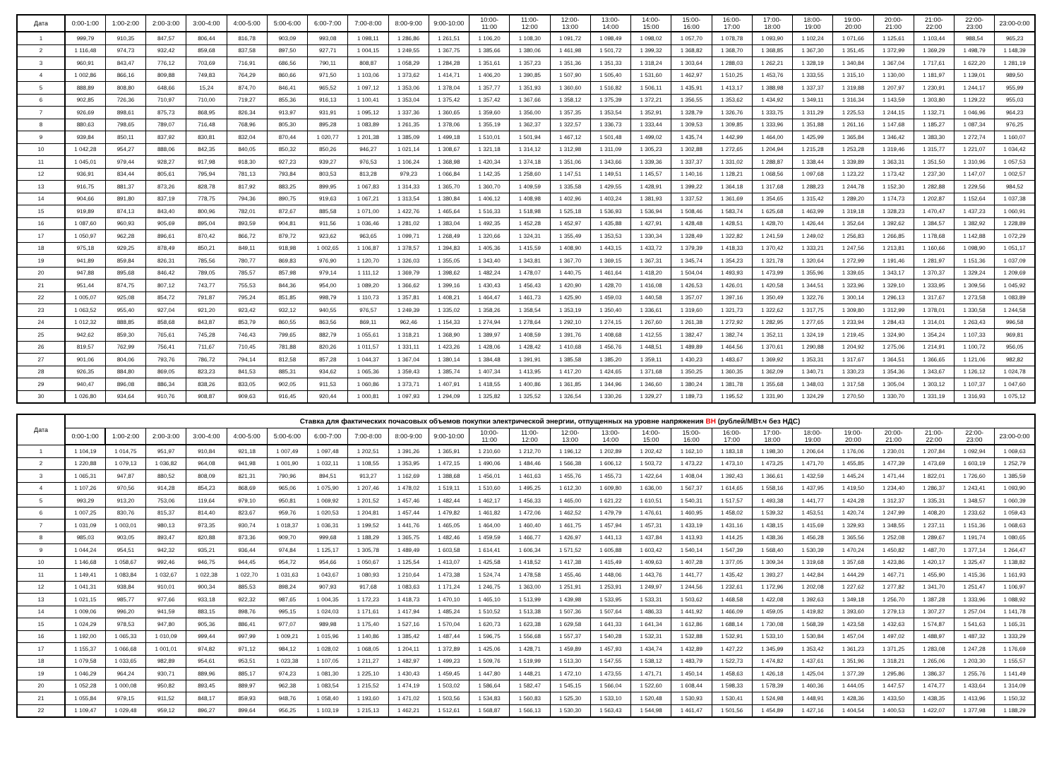| Дата | 0:00-1:00 | 1:00-2:00 | 2:00-3:00 | 3:00-4:00 | 4:00-5:00 | 5:00-6:00 | 6:00-7:00 | 7:00-8:00 | 8:00-9:00 | 9:00-10:00 | 10:00- 11:00 | 11:00- 12:00 | 12:00- 13:00 | 13:00- 14:00 | 14:00- 15:00 | 15:00- 16:00 | 16:00- 17:00 | 17:00- 18:00 | 18:00- 19:00 | 19:00- 20:00 | 20:00- 21:00 | 21:00- 22:00 | 22:00- 23:00 | 23:00-0:00 |
| --- | --- | --- | --- | --- | --- | --- | --- | --- | --- | --- | --- | --- | --- | --- | --- | --- | --- | --- | --- | --- | --- | --- | --- | --- |
| 1 | 999,79 | 910,35 | 847,57 | 806,44 | 816,78 | 903,09 | 993,08 | 1 098,11 | 1 286,86 | 1 261,51 | 1 106,20 | 1 108,30 | 1 091,72 | 1 098,49 | 1 098,02 | 1 057,70 | 1 078,78 | 1 093,90 | 1 102,24 | 1 071,66 | 1 125,61 | 1 103,44 | 988,54 | 965,23 |
| 2 | 1 116,48 | 974,73 | 932,42 | 859,68 | 837,58 | 897,50 | 927,71 | 1 004,15 | 1 249,55 | 1 367,75 | 1 385,66 | 1 380,06 | 1 461,98 | 1 501,72 | 1 399,32 | 1 368,82 | 1 368,70 | 1 368,85 | 1 367,30 | 1 351,45 | 1 372,99 | 1 369,29 | 1 498,79 | 1 148,39 |
| 3 | 960,91 | 843,47 | 776,12 | 703,69 | 716,91 | 686,56 | 790,11 | 808,87 | 1 058,29 | 1 284,28 | 1 351,61 | 1 357,23 | 1 351,36 | 1 351,33 | 1 318,24 | 1 303,64 | 1 288,03 | 1 262,21 | 1 328,19 | 1 340,84 | 1 367,04 | 1 717,61 | 1 622,20 | 1 281,19 |
| 4 | 1 002,86 | 866,16 | 809,88 | 749,83 | 764,29 | 860,66 | 971,50 | 1 103,06 | 1 373,62 | 1 414,71 | 1 406,20 | 1 390,85 | 1 507,90 | 1 505,40 | 1 531,60 | 1 462,97 | 1 510,25 | 1 453,76 | 1 333,55 | 1 315,10 | 1 130,00 | 1 181,97 | 1 139,01 | 989,50 |
| 5 | 888,89 | 808,80 | 648,66 | 15,24 | 874,70 | 846,41 | 965,52 | 1 097,12 | 1 353,06 | 1 378,04 | 1 357,77 | 1 351,93 | 1 360,60 | 1 516,82 | 1 506,11 | 1 435,91 | 1 413,17 | 1 388,98 | 1 337,37 | 1 319,88 | 1 207,97 | 1 230,91 | 1 244,17 | 955,99 |
| 6 | 902,85 | 726,36 | 710,97 | 710,00 | 719,27 | 855,36 | 916,13 | 1 100,41 | 1 353,04 | 1 375,42 | 1 357,42 | 1 367,66 | 1 358,12 | 1 375,39 | 1 372,21 | 1 356,55 | 1 353,62 | 1 434,92 | 1 349,11 | 1 316,34 | 1 143,59 | 1 303,80 | 1 129,22 | 955,03 |
| 7 | 926,69 | 898,61 | 875,73 | 868,95 | 826,34 | 913,97 | 931,91 | 1 095,12 | 1 337,36 | 1 360,65 | 1 359,60 | 1 356,00 | 1 357,35 | 1 353,54 | 1 352,91 | 1 328,79 | 1 326,76 | 1 333,75 | 1 311,29 | 1 225,53 | 1 244,15 | 1 132,71 | 1 046,96 | 964,23 |
| 8 | 880,63 | 798,65 | 789,07 | 716,48 | 768,96 | 805,30 | 895,28 | 1 083,89 | 1 261,35 | 1 378,06 | 1 355,19 | 1 362,37 | 1 322,57 | 1 336,73 | 1 333,44 | 1 309,53 | 1 309,85 | 1 333,96 | 1 351,88 | 1 261,16 | 1 147,68 | 1 185,27 | 1 087,34 | 976,25 |
| 9 | 939,84 | 850,11 | 837,92 | 830,81 | 832,04 | 870,44 | 1 020,77 | 1 201,38 | 1 385,09 | 1 499,18 | 1 510,01 | 1 501,94 | 1 467,12 | 1 501,48 | 1 499,02 | 1 435,74 | 1 442,99 | 1 464,00 | 1 425,99 | 1 365,84 | 1 346,42 | 1 383,30 | 1 272,74 | 1 160,07 |
| 10 | 1 042,28 | 954,27 | 888,06 | 842,35 | 840,05 | 850,32 | 850,26 | 946,27 | 1 021,14 | 1 308,67 | 1 321,18 | 1 314,12 | 1 312,98 | 1 311,09 | 1 305,23 | 1 302,88 | 1 272,65 | 1 204,94 | 1 215,28 | 1 253,28 | 1 319,46 | 1 315,77 | 1 221,07 | 1 034,42 |
| 11 | 1 045,01 | 979,44 | 928,27 | 917,98 | 918,30 | 927,23 | 939,27 | 976,53 | 1 106,24 | 1 368,98 | 1 420,34 | 1 374,18 | 1 351,06 | 1 343,66 | 1 339,36 | 1 337,37 | 1 331,02 | 1 288,87 | 1 338,44 | 1 339,89 | 1 363,31 | 1 351,50 | 1 310,96 | 1 057,53 |
| 12 | 936,91 | 834,44 | 805,61 | 795,94 | 781,13 | 793,84 | 803,53 | 813,28 | 979,23 | 1 066,84 | 1 142,35 | 1 258,60 | 1 147,51 | 1 149,51 | 1 145,57 | 1 140,16 | 1 128,21 | 1 068,56 | 1 097,68 | 1 123,22 | 1 173,42 | 1 237,30 | 1 147,07 | 1 002,57 |
| 13 | 916,75 | 881,37 | 873,26 | 828,78 | 817,92 | 883,25 | 899,95 | 1 067,83 | 1 314,33 | 1 365,70 | 1 360,70 | 1 409,59 | 1 335,58 | 1 429,55 | 1 428,91 | 1 399,22 | 1 364,18 | 1 317,68 | 1 288,23 | 1 244,78 | 1 152,30 | 1 282,88 | 1 229,56 | 984,52 |
| 14 | 904,66 | 891,80 | 837,19 | 778,75 | 794,36 | 890,75 | 919,63 | 1 067,21 | 1 313,54 | 1 380,84 | 1 406,12 | 1 408,98 | 1 402,96 | 1 403,24 | 1 381,93 | 1 337,52 | 1 361,69 | 1 354,65 | 1 315,42 | 1 289,20 | 1 174,73 | 1 202,87 | 1 152,64 | 1 037,38 |
| 15 | 919,89 | 874,13 | 843,40 | 800,96 | 782,01 | 872,67 | 885,58 | 1 071,00 | 1 422,76 | 1 465,64 | 1 516,33 | 1 518,98 | 1 525,18 | 1 536,93 | 1 536,94 | 1 508,46 | 1 583,74 | 1 625,68 | 1 463,99 | 1 319,18 | 1 328,23 | 1 470,47 | 1 437,23 | 1 060,91 |
| 16 | 1 087,60 | 960,93 | 905,69 | 895,04 | 893,59 | 904,81 | 911,56 | 1 036,46 | 1 281,02 | 1 383,04 | 1 492,35 | 1 452,28 | 1 452,97 | 1 435,88 | 1 427,91 | 1 428,48 | 1 428,51 | 1 428,70 | 1 426,44 | 1 352,64 | 1 392,62 | 1 384,57 | 1 382,92 | 1 228,89 |
| 17 | 1 050,97 | 962,28 | 896,61 | 870,42 | 866,72 | 879,72 | 923,62 | 963,65 | 1 099,71 | 1 268,49 | 1 320,66 | 1 324,31 | 1 355,49 | 1 353,53 | 1 330,34 | 1 328,49 | 1 322,82 | 1 241,59 | 1 249,02 | 1 256,83 | 1 266,85 | 1 178,68 | 1 142,88 | 1 072,29 |
| 18 | 975,18 | 929,25 | 878,49 | 850,21 | 849,11 | 918,98 | 1 002,65 | 1 106,87 | 1 378,57 | 1 394,83 | 1 405,36 | 1 415,59 | 1 408,90 | 1 443,15 | 1 433,72 | 1 379,39 | 1 418,33 | 1 370,42 | 1 333,21 | 1 247,56 | 1 213,81 | 1 160,66 | 1 098,90 | 1 051,17 |
| 19 | 941,89 | 859,84 | 826,31 | 785,56 | 780,77 | 869,83 | 976,90 | 1 120,70 | 1 326,03 | 1 355,05 | 1 343,40 | 1 343,81 | 1 367,70 | 1 369,15 | 1 367,31 | 1 345,74 | 1 354,23 | 1 321,78 | 1 320,64 | 1 272,99 | 1 191,46 | 1 281,97 | 1 151,36 | 1 037,09 |
| 20 | 947,88 | 895,68 | 846,42 | 789,05 | 785,57 | 857,98 | 979,14 | 1 111,12 | 1 369,79 | 1 398,62 | 1 482,24 | 1 478,07 | 1 440,75 | 1 461,64 | 1 418,20 | 1 504,04 | 1 493,93 | 1 473,99 | 1 355,96 | 1 339,65 | 1 343,17 | 1 370,37 | 1 329,24 | 1 209,69 |
| 21 | 951,44 | 874,75 | 807,12 | 743,77 | 755,53 | 844,36 | 954,00 | 1 089,20 | 1 366,62 | 1 399,16 | 1 430,43 | 1 456,43 | 1 420,90 | 1 428,70 | 1 416,08 | 1 426,53 | 1 426,01 | 1 420,58 | 1 344,51 | 1 323,96 | 1 329,10 | 1 333,95 | 1 309,56 | 1 045,92 |
| 22 | 1 005,07 | 925,08 | 854,72 | 791,87 | 795,24 | 851,85 | 998,79 | 1 110,73 | 1 357,81 | 1 408,21 | 1 464,47 | 1 461,73 | 1 425,90 | 1 459,03 | 1 440,58 | 1 357,07 | 1 397,16 | 1 350,49 | 1 322,76 | 1 300,14 | 1 296,13 | 1 317,67 | 1 273,58 | 1 083,89 |
| 23 | 1 063,52 | 955,40 | 927,04 | 921,20 | 923,42 | 932,12 | 940,55 | 976,57 | 1 249,39 | 1 335,02 | 1 358,26 | 1 358,54 | 1 353,19 | 1 350,40 | 1 336,61 | 1 319,60 | 1 321,73 | 1 322,62 | 1 317,75 | 1 309,80 | 1 312,99 | 1 378,01 | 1 330,58 | 1 244,58 |
| 24 | 1 012,32 | 888,85 | 858,68 | 843,87 | 853,79 | 860,55 | 863,56 | 869,11 | 962,46 | 1 154,33 | 1 274,94 | 1 278,64 | 1 292,10 | 1 274,15 | 1 267,60 | 1 261,38 | 1 272,92 | 1 282,95 | 1 277,65 | 1 233,94 | 1 284,43 | 1 314,01 | 1 263,43 | 996,58 |
| 25 | 942,62 | 859,30 | 765,61 | 745,28 | 746,43 | 799,65 | 882,79 | 1 055,61 | 1 318,21 | 1 368,90 | 1 389,97 | 1 408,59 | 1 391,76 | 1 408,68 | 1 412,55 | 1 382,47 | 1 382,74 | 1 352,11 | 1 324,19 | 1 219,45 | 1 324,90 | 1 354,24 | 1 107,33 | 969,81 |
| 26 | 819,57 | 762,99 | 756,41 | 711,67 | 710,45 | 781,88 | 820,26 | 1 011,57 | 1 331,11 | 1 423,26 | 1 428,06 | 1 428,42 | 1 410,68 | 1 456,76 | 1 448,51 | 1 489,89 | 1 464,56 | 1 370,61 | 1 290,88 | 1 204,92 | 1 275,06 | 1 214,91 | 1 100,72 | 956,05 |
| 27 | 901,06 | 804,06 | 793,76 | 786,72 | 794,14 | 812,58 | 857,28 | 1 044,37 | 1 367,04 | 1 380,14 | 1 384,48 | 1 391,91 | 1 385,58 | 1 385,20 | 1 359,11 | 1 430,23 | 1 483,67 | 1 369,92 | 1 353,31 | 1 317,67 | 1 364,51 | 1 366,65 | 1 121,06 | 982,82 |
| 28 | 926,35 | 884,80 | 869,05 | 823,23 | 841,53 | 885,31 | 934,62 | 1 065,36 | 1 359,43 | 1 385,74 | 1 407,34 | 1 413,95 | 1 417,20 | 1 424,65 | 1 371,68 | 1 350,25 | 1 360,35 | 1 362,09 | 1 340,71 | 1 330,23 | 1 354,36 | 1 343,67 | 1 126,12 | 1 024,78 |
| 29 | 940,47 | 896,08 | 886,34 | 838,26 | 833,05 | 902,05 | 911,53 | 1 060,86 | 1 373,71 | 1 407,91 | 1 418,55 | 1 400,86 | 1 361,85 | 1 344,96 | 1 346,60 | 1 380,24 | 1 381,78 | 1 355,68 | 1 348,03 | 1 317,58 | 1 305,04 | 1 303,12 | 1 107,37 | 1 047,60 |
| 30 | 1 026,80 | 934,64 | 910,76 | 908,87 | 909,63 | 916,45 | 920,44 | 1 000,81 | 1 097,93 | 1 294,09 | 1 325,82 | 1 325,52 | 1 326,54 | 1 330,26 | 1 329,27 | 1 189,73 | 1 195,52 | 1 331,90 | 1 324,29 | 1 270,50 | 1 330,70 | 1 331,19 | 1 316,93 | 1 075,12 |
| Дата | Ставка для фактических почасовых объемов покупки электрической энергии, отпущенных на уровне напряжения ВН (рублей/МВт.ч без НДС) | | | | | | | | | | | | | | | | | | | | | | | |
| --- | --- | --- | --- | --- | --- | --- | --- | --- | --- | --- | --- | --- | --- | --- | --- | --- | --- | --- | --- | --- | --- | --- | --- | --- |
| | 0:00-1:00 | 1:00-2:00 | 2:00-3:00 | 3:00-4:00 | 4:00-5:00 | 5:00-6:00 | 6:00-7:00 | 7:00-8:00 | 8:00-9:00 | 9:00-10:00 | 10:00- 11:00 | 11:00- 12:00 | 12:00- 13:00 | 13:00- 14:00 | 14:00- 15:00 | 15:00- 16:00 | 16:00- 17:00 | 17:00- 18:00 | 18:00- 19:00 | 19:00- 20:00 | 20:00- 21:00 | 21:00- 22:00 | 22:00- 23:00 | 23:00-0:00 |
| 1 | 1 104,19 | 1 014,75 | 951,97 | 910,84 | 921,18 | 1 007,49 | 1 097,48 | 1 202,51 | 1 391,26 | 1 365,91 | 1 210,60 | 1 212,70 | 1 196,12 | 1 202,89 | 1 202,42 | 1 162,10 | 1 183,18 | 1 198,30 | 1 206,64 | 1 176,06 | 1 230,01 | 1 207,84 | 1 092,94 | 1 069,63 |
| 2 | 1 220,88 | 1 079,13 | 1 036,82 | 964,08 | 941,98 | 1 001,90 | 1 032,11 | 1 108,55 | 1 353,95 | 1 472,15 | 1 490,06 | 1 484,46 | 1 566,38 | 1 606,12 | 1 503,72 | 1 473,22 | 1 473,10 | 1 473,25 | 1 471,70 | 1 455,85 | 1 477,39 | 1 473,69 | 1 603,19 | 1 252,79 |
| 3 | 1 065,31 | 947,87 | 880,52 | 808,09 | 821,31 | 790,96 | 894,51 | 913,27 | 1 162,69 | 1 388,68 | 1 456,01 | 1 461,63 | 1 455,76 | 1 455,73 | 1 422,64 | 1 408,04 | 1 392,43 | 1 366,61 | 1 432,59 | 1 445,24 | 1 471,44 | 1 822,01 | 1 726,60 | 1 385,59 |
| 4 | 1 107,26 | 970,56 | 914,28 | 854,23 | 868,69 | 965,06 | 1 075,90 | 1 207,46 | 1 478,02 | 1 519,11 | 1 510,60 | 1 495,25 | 1 612,30 | 1 609,80 | 1 636,00 | 1 567,37 | 1 614,65 | 1 558,16 | 1 437,95 | 1 419,50 | 1 234,40 | 1 286,37 | 1 243,41 | 1 093,90 |
| 5 | 993,29 | 913,20 | 753,06 | 119,64 | 979,10 | 950,81 | 1 069,92 | 1 201,52 | 1 457,46 | 1 482,44 | 1 462,17 | 1 456,33 | 1 465,00 | 1 621,22 | 1 610,51 | 1 540,31 | 1 517,57 | 1 493,38 | 1 441,77 | 1 424,28 | 1 312,37 | 1 335,31 | 1 348,57 | 1 060,39 |
| 6 | 1 007,25 | 830,76 | 815,37 | 814,40 | 823,67 | 959,76 | 1 020,53 | 1 204,81 | 1 457,44 | 1 479,82 | 1 461,82 | 1 472,06 | 1 462,52 | 1 479,79 | 1 476,61 | 1 460,95 | 1 458,02 | 1 539,32 | 1 453,51 | 1 420,74 | 1 247,99 | 1 408,20 | 1 233,62 | 1 059,43 |
| 7 | 1 031,09 | 1 003,01 | 980,13 | 973,35 | 930,74 | 1 018,37 | 1 036,31 | 1 199,52 | 1 441,76 | 1 465,05 | 1 464,00 | 1 460,40 | 1 461,75 | 1 457,94 | 1 457,31 | 1 433,19 | 1 431,16 | 1 438,15 | 1 415,69 | 1 329,93 | 1 348,55 | 1 237,11 | 1 151,36 | 1 068,63 |
| 8 | 985,03 | 903,05 | 893,47 | 820,88 | 873,36 | 909,70 | 999,68 | 1 188,29 | 1 365,75 | 1 482,46 | 1 459,59 | 1 466,77 | 1 426,97 | 1 441,13 | 1 437,84 | 1 413,93 | 1 414,25 | 1 438,36 | 1 456,28 | 1 365,56 | 1 252,08 | 1 289,67 | 1 191,74 | 1 080,65 |
| 9 | 1 044,24 | 954,51 | 942,32 | 935,21 | 936,44 | 974,84 | 1 125,17 | 1 305,78 | 1 489,49 | 1 603,58 | 1 614,41 | 1 606,34 | 1 571,52 | 1 605,88 | 1 603,42 | 1 540,14 | 1 547,39 | 1 568,40 | 1 530,39 | 1 470,24 | 1 450,82 | 1 487,70 | 1 377,14 | 1 264,47 |
| 10 | 1 146,68 | 1 058,67 | 992,46 | 946,75 | 944,45 | 954,72 | 954,66 | 1 050,67 | 1 125,54 | 1 413,07 | 1 425,58 | 1 418,52 | 1 417,38 | 1 415,49 | 1 409,63 | 1 407,28 | 1 377,05 | 1 309,34 | 1 319,68 | 1 357,68 | 1 423,86 | 1 420,17 | 1 325,47 | 1 138,82 |
| 11 | 1 149,41 | 1 083,84 | 1 032,67 | 1 022,38 | 1 022,70 | 1 031,63 | 1 043,67 | 1 080,93 | 1 210,64 | 1 473,38 | 1 524,74 | 1 478,58 | 1 455,46 | 1 448,06 | 1 443,76 | 1 441,77 | 1 435,42 | 1 393,27 | 1 442,84 | 1 444,29 | 1 467,71 | 1 455,90 | 1 415,36 | 1 161,93 |
| 12 | 1 041,31 | 938,84 | 910,01 | 900,34 | 885,53 | 898,24 | 907,93 | 917,68 | 1 083,63 | 1 171,24 | 1 246,75 | 1 363,00 | 1 251,91 | 1 253,91 | 1 249,97 | 1 244,56 | 1 232,61 | 1 172,96 | 1 202,08 | 1 227,62 | 1 277,82 | 1 341,70 | 1 251,47 | 1 106,97 |
| 13 | 1 021,15 | 985,77 | 977,66 | 933,18 | 922,32 | 987,65 | 1 004,35 | 1 172,23 | 1 418,73 | 1 470,10 | 1 465,10 | 1 513,99 | 1 439,98 | 1 533,95 | 1 533,31 | 1 503,62 | 1 468,58 | 1 422,08 | 1 392,63 | 1 349,18 | 1 256,70 | 1 387,28 | 1 333,96 | 1 088,92 |
| 14 | 1 009,06 | 996,20 | 941,59 | 883,15 | 898,76 | 995,15 | 1 024,03 | 1 171,61 | 1 417,94 | 1 485,24 | 1 510,52 | 1 513,38 | 1 507,36 | 1 507,64 | 1 486,33 | 1 441,92 | 1 466,09 | 1 459,05 | 1 419,82 | 1 393,60 | 1 279,13 | 1 307,27 | 1 257,04 | 1 141,78 |
| 15 | 1 024,29 | 978,53 | 947,80 | 905,36 | 886,41 | 977,07 | 989,98 | 1 175,40 | 1 527,16 | 1 570,04 | 1 620,73 | 1 623,38 | 1 629,58 | 1 641,33 | 1 641,34 | 1 612,86 | 1 688,14 | 1 730,08 | 1 568,39 | 1 423,58 | 1 432,63 | 1 574,87 | 1 541,63 | 1 165,31 |
| 16 | 1 192,00 | 1 065,33 | 1 010,09 | 999,44 | 997,99 | 1 009,21 | 1 015,96 | 1 140,86 | 1 385,42 | 1 487,44 | 1 596,75 | 1 556,68 | 1 557,37 | 1 540,28 | 1 532,31 | 1 532,88 | 1 532,91 | 1 533,10 | 1 530,84 | 1 457,04 | 1 497,02 | 1 488,97 | 1 487,32 | 1 333,29 |
| 17 | 1 155,37 | 1 066,68 | 1 001,01 | 974,82 | 971,12 | 984,12 | 1 028,02 | 1 068,05 | 1 204,11 | 1 372,89 | 1 425,06 | 1 428,71 | 1 459,89 | 1 457,93 | 1 434,74 | 1 432,89 | 1 427,22 | 1 345,99 | 1 353,42 | 1 361,23 | 1 371,25 | 1 283,08 | 1 247,28 | 1 176,69 |
| 18 | 1 079,58 | 1 033,65 | 982,89 | 954,61 | 953,51 | 1 023,38 | 1 107,05 | 1 211,27 | 1 482,97 | 1 499,23 | 1 509,76 | 1 519,99 | 1 513,30 | 1 547,55 | 1 538,12 | 1 483,79 | 1 522,73 | 1 474,82 | 1 437,61 | 1 351,96 | 1 318,21 | 1 265,06 | 1 203,30 | 1 155,57 |
| 19 | 1 046,29 | 964,24 | 930,71 | 889,96 | 885,17 | 974,23 | 1 081,30 | 1 225,10 | 1 430,43 | 1 459,45 | 1 447,80 | 1 448,21 | 1 472,10 | 1 473,55 | 1 471,71 | 1 450,14 | 1 458,63 | 1 426,18 | 1 425,04 | 1 377,39 | 1 295,86 | 1 386,37 | 1 255,76 | 1 141,49 |
| 20 | 1 052,28 | 1 000,08 | 950,82 | 893,45 | 889,97 | 962,38 | 1 083,54 | 1 215,52 | 1 474,19 | 1 503,02 | 1 586,64 | 1 582,47 | 1 545,15 | 1 566,04 | 1 522,60 | 1 608,44 | 1 598,33 | 1 578,39 | 1 460,36 | 1 444,05 | 1 447,57 | 1 474,77 | 1 433,64 | 1 314,09 |
| 21 | 1 055,84 | 979,15 | 911,52 | 848,17 | 859,93 | 948,76 | 1 058,40 | 1 193,60 | 1 471,02 | 1 503,56 | 1 534,83 | 1 560,83 | 1 525,30 | 1 533,10 | 1 520,48 | 1 530,93 | 1 530,41 | 1 524,98 | 1 448,91 | 1 428,36 | 1 433,50 | 1 438,35 | 1 413,96 | 1 150,32 |
| 22 | 1 109,47 | 1 029,48 | 959,12 | 896,27 | 899,64 | 956,25 | 1 103,19 | 1 215,13 | 1 462,21 | 1 512,61 | 1 568,87 | 1 566,13 | 1 530,30 | 1 563,43 | 1 544,98 | 1 461,47 | 1 501,56 | 1 454,89 | 1 427,16 | 1 404,54 | 1 400,53 | 1 422,07 | 1 377,98 | 1 188,29 |